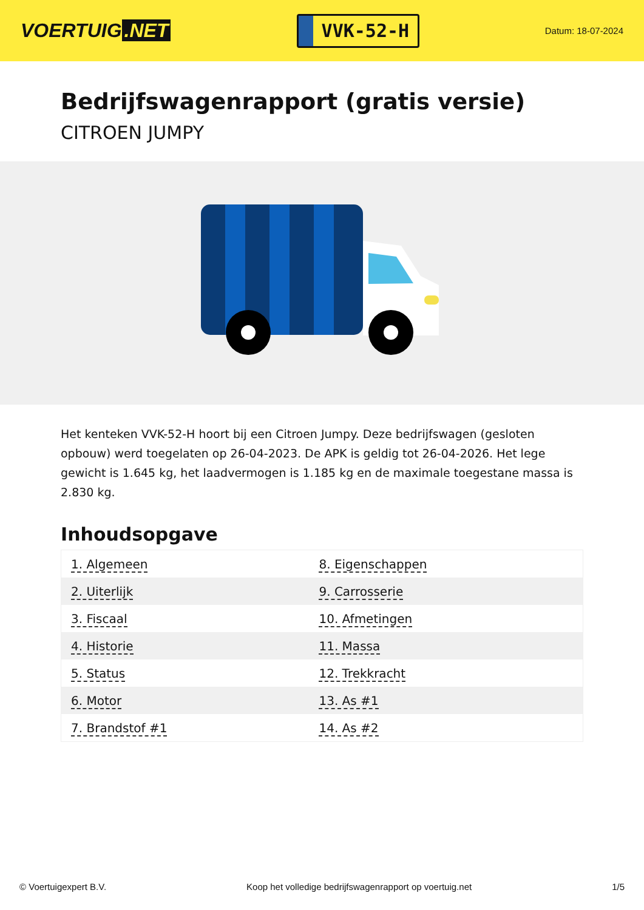VOERTUIG.NET
VVK-52-H
Datum: 18-07-2024
Bedrijfswagenrapport (gratis versie)
CITROEN JUMPY
Het kenteken VVK-52-H hoort bij een Citroen Jumpy. Deze bedrijfswagen (gesloten opbouw) werd toegelaten op 26-04-2023. De APK is geldig tot 26-04-2026. Het lege gewicht is 1.645 kg, het laadvermogen is 1.185 kg en de maximale toegestane massa is 2.830 kg.
Inhoudsopgave
| 1. Algemeen | 8. Eigenschappen |
| 2. Uiterlijk | 9. Carrosserie |
| 3. Fiscaal | 10. Afmetingen |
| 4. Historie | 11. Massa |
| 5. Status | 12. Trekkracht |
| 6. Motor | 13. As #1 |
| 7. Brandstof #1 | 14. As #2 |
© Voertuigexpert B.V. Koop het volledige bedrijfswagenrapport op voertuig.net 1/5